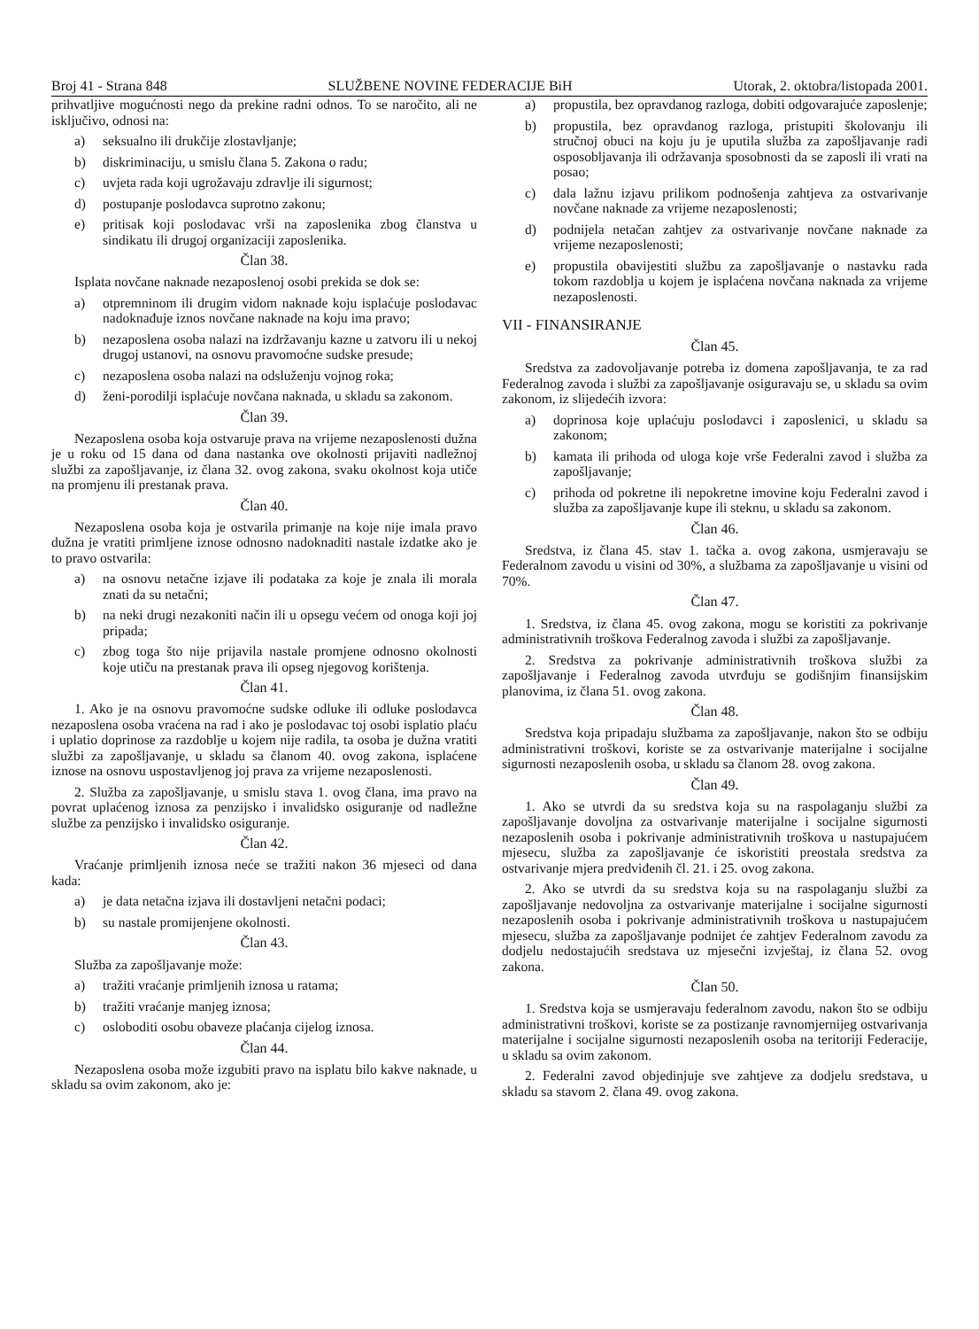Broj 41 - Strana 848 SLUŽBENE NOVINE FEDERACIJE BiH Utorak, 2. oktobra/listopada 2001.
prihvatljive mogućnosti nego da prekine radni odnos. To se naročito, ali ne isključivo, odnosi na:
a) seksualno ili drukčije zlostavljanje;
b) diskriminaciju, u smislu člana 5. Zakona o radu;
c) uvjeta rada koji ugrožavaju zdravlje ili sigurnost;
d) postupanje poslodavca suprotno zakonu;
e) pritisak koji poslodavac vrši na zaposlenika zbog članstva u sindikatu ili drugoj organizaciji zaposlenika.
Član 38.
Isplata novčane naknade nezaposlenoj osobi prekida se dok se:
a) otpremninom ili drugim vidom naknade koju isplaćuje poslodavac nadoknađuje iznos novčane naknade na koju ima pravo;
b) nezaposlena osoba nalazi na izdržavanju kazne u zatvoru ili u nekoj drugoj ustanovi, na osnovu pravomoćne sudske presude;
c) nezaposlena osoba nalazi na odsluženju vojnog roka;
d) ženi-porodilji isplaćuje novčana naknada, u skladu sa zakonom.
Član 39.
Nezaposlena osoba koja ostvaruje prava na vrijeme nezaposlenosti dužna je u roku od 15 dana od dana nastanka ove okolnosti prijaviti nadležnoj službi za zapošljavanje, iz člana 32. ovog zakona, svaku okolnost koja utiče na promjenu ili prestanak prava.
Član 40.
Nezaposlena osoba koja je ostvarila primanje na koje nije imala pravo dužna je vratiti primljene iznose odnosno nadoknaditi nastale izdatke ako je to pravo ostvarila:
a) na osnovu netačne izjave ili podataka za koje je znala ili morala znati da su netačni;
b) na neki drugi nezakoniti način ili u opsegu većem od onoga koji joj pripada;
c) zbog toga što nije prijavila nastale promjene odnosno okolnosti koje utiču na prestanak prava ili opseg njegovog korištenja.
Član 41.
1. Ako je na osnovu pravomoćne sudske odluke ili odluke poslodavca nezaposlena osoba vraćena na rad i ako je poslodavac toj osobi isplatio plaću i uplatio doprinose za razdoblje u kojem nije radila, ta osoba je dužna vratiti službi za zapošljavanje, u skladu sa članom 40. ovog zakona, isplaćene iznose na osnovu uspostavljenog joj prava za vrijeme nezaposlenosti.
2. Služba za zapošljavanje, u smislu stava 1. ovog člana, ima pravo na povrat uplaćenog iznosa za penzijsko i invalidsko osiguranje od nadležne službe za penzijsko i invalidsko osiguranje.
Član 42.
Vraćanje primljenih iznosa neće se tražiti nakon 36 mjeseci od dana kada:
a) je data netačna izjava ili dostavljeni netačni podaci;
b) su nastale promijenjene okolnosti.
Član 43.
Služba za zapošljavanje može:
a) tražiti vraćanje primljenih iznosa u ratama;
b) tražiti vraćanje manjeg iznosa;
c) osloboditi osobu obaveze plaćanja cijelog iznosa.
Član 44.
Nezaposlena osoba može izgubiti pravo na isplatu bilo kakve naknade, u skladu sa ovim zakonom, ako je:
a) propustila, bez opravdanog razloga, dobiti odgovarajuće zaposlenje;
b) propustila, bez opravdanog razloga, pristupiti školovanju ili stručnoj obuci na koju ju je uputila služba za zapošljavanje radi osposobljavanja ili održavanja sposobnosti da se zaposli ili vrati na posao;
c) dala lažnu izjavu prilikom podnošenja zahtjeva za ostvarivanje novčane naknade za vrijeme nezaposlenosti;
d) podnijela netačan zahtjev za ostvarivanje novčane naknade za vrijeme nezaposlenosti;
e) propustila obavijestiti službu za zapošljavanje o nastavku rada tokom razdoblja u kojem je isplaćena novčana naknada za vrijeme nezaposlenosti.
VII - FINANSIRANJE
Član 45.
Sredstva za zadovoljavanje potreba iz domena zapošljavanja, te za rad Federalnog zavoda i službi za zapošljavanje osiguravaju se, u skladu sa ovim zakonom, iz slijedećih izvora:
a) doprinosa koje uplaćuju poslodavci i zaposlenici, u skladu sa zakonom;
b) kamata ili prihoda od uloga koje vrše Federalni zavod i služba za zapošljavanje;
c) prihoda od pokretne ili nepokretne imovine koju Federalni zavod i služba za zapošljavanje kupe ili steknu, u skladu sa zakonom.
Član 46.
Sredstva, iz člana 45. stav 1. tačka a. ovog zakona, usmjeravaju se Federalnom zavodu u visini od 30%, a službama za zapošljavanje u visini od 70%.
Član 47.
1. Sredstva, iz člana 45. ovog zakona, mogu se koristiti za pokrivanje administrativnih troškova Federalnog zavoda i službi za zapošljavanje.
2. Sredstva za pokrivanje administrativnih troškova službi za zapošljavanje i Federalnog zavoda utvrđuju se godišnjim finansijskim planovima, iz člana 51. ovog zakona.
Član 48.
Sredstva koja pripadaju službama za zapošljavanje, nakon što se odbiju administrativni troškovi, koriste se za ostvarivanje materijalne i socijalne sigurnosti nezaposlenih osoba, u skladu sa članom 28. ovog zakona.
Član 49.
1. Ako se utvrdi da su sredstva koja su na raspolaganju službi za zapošljavanje dovoljna za ostvarivanje materijalne i socijalne sigurnosti nezaposlenih osoba i pokrivanje administrativnih troškova u nastupajućem mjesecu, služba za zapošljavanje će iskoristiti preostala sredstva za ostvarivanje mjera predviđenih čl. 21. i 25. ovog zakona.
2. Ako se utvrdi da su sredstva koja su na raspolaganju službi za zapošljavanje nedovoljna za ostvarivanje materijalne i socijalne sigurnosti nezaposlenih osoba i pokrivanje administrativnih troškova u nastupajućem mjesecu, služba za zapošljavanje podnijet će zahtjev Federalnom zavodu za dodjelu nedostajućih sredstava uz mjesečni izvještaj, iz člana 52. ovog zakona.
Član 50.
1. Sredstva koja se usmjeravaju federalnom zavodu, nakon što se odbiju administrativni troškovi, koriste se za postizanje ravnomjernijeg ostvarivanja materijalne i socijalne sigurnosti nezaposlenih osoba na teritoriji Federacije, u skladu sa ovim zakonom.
2. Federalni zavod objedinjuje sve zahtjeve za dodjelu sredstava, u skladu sa stavom 2. člana 49. ovog zakona.